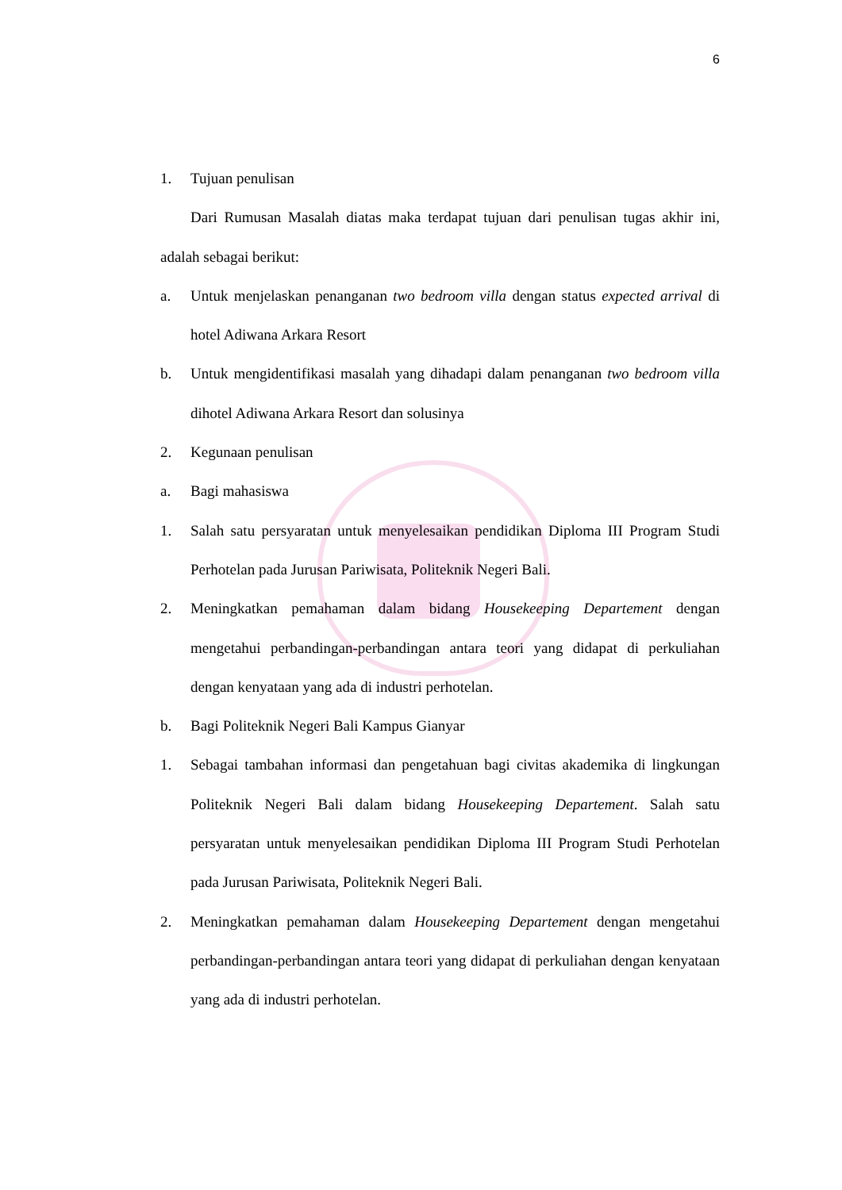6
1. Tujuan penulisan
Dari Rumusan Masalah diatas maka terdapat tujuan dari penulisan tugas akhir ini, adalah sebagai berikut:
a. Untuk menjelaskan penanganan two bedroom villa dengan status expected arrival di hotel Adiwana Arkara Resort
b. Untuk mengidentifikasi masalah yang dihadapi dalam penanganan two bedroom villa dihotel Adiwana Arkara Resort dan solusinya
2. Kegunaan penulisan
a. Bagi mahasiswa
1. Salah satu persyaratan untuk menyelesaikan pendidikan Diploma III Program Studi Perhotelan pada Jurusan Pariwisata, Politeknik Negeri Bali.
2. Meningkatkan pemahaman dalam bidang Housekeeping Departement dengan mengetahui perbandingan-perbandingan antara teori yang didapat di perkuliahan dengan kenyataan yang ada di industri perhotelan.
b. Bagi Politeknik Negeri Bali Kampus Gianyar
1. Sebagai tambahan informasi dan pengetahuan bagi civitas akademika di lingkungan Politeknik Negeri Bali dalam bidang Housekeeping Departement. Salah satu persyaratan untuk menyelesaikan pendidikan Diploma III Program Studi Perhotelan pada Jurusan Pariwisata, Politeknik Negeri Bali.
2. Meningkatkan pemahaman dalam Housekeeping Departement dengan mengetahui perbandingan-perbandingan antara teori yang didapat di perkuliahan dengan kenyataan yang ada di industri perhotelan.